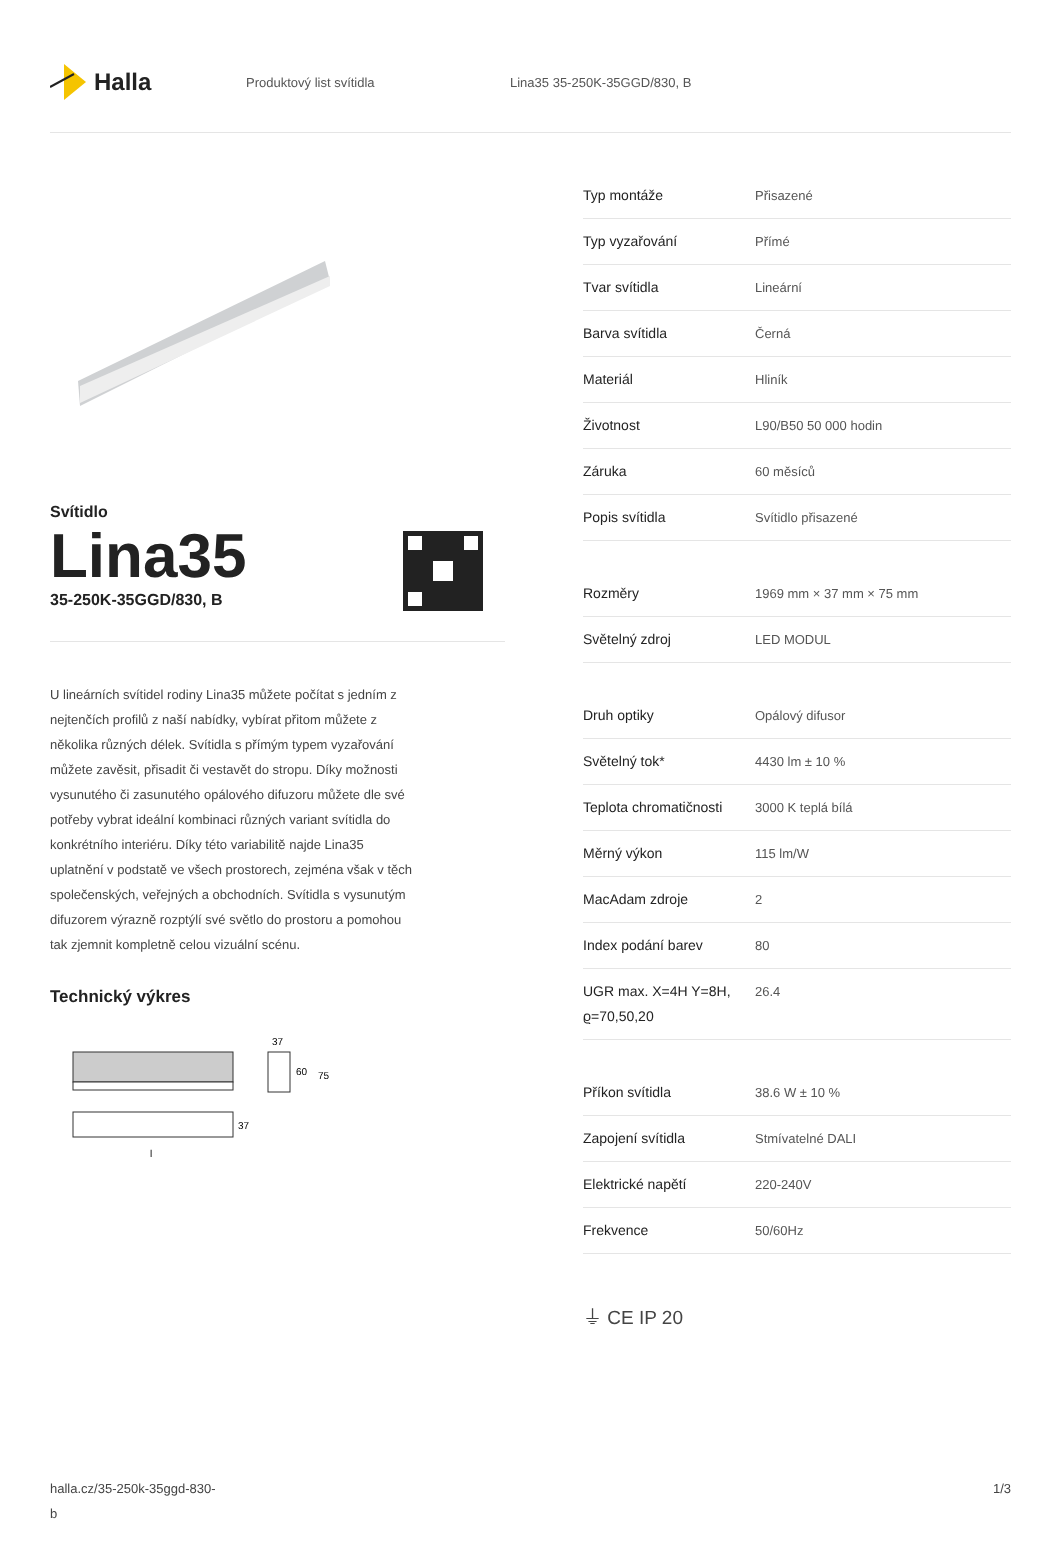Halla
Produktový list svítidla Lina35 35-250K-35GGD/830, B
Svítidlo
Lina35
35-250K-35GGD/830, B
U lineárních svítidel rodiny Lina35 můžete počítat s jedním z nejtenčích profilů z naší nabídky, vybírat přitom můžete z několika různých délek. Svítidla s přímým typem vyzařování můžete zavěsit, přisadit či vestavět do stropu. Díky možnosti vysunutého či zasunutého opálového difuzoru můžete dle své potřeby vybrat ideální kombinaci různých variant svítidla do konkrétního interiéru. Díky této variabilitě najde Lina35 uplatnění v podstatě ve všech prostorech, zejména však v těch společenských, veřejných a obchodních. Svítidla s vysunutým difuzorem výrazně rozptýlí své světlo do prostoru a pomohou tak zjemnit kompletně celou vizuální scénu.
Technický výkres
37
60
75
37
l
| Typ montáže | Přisazené |
| Typ vyzařování | Přímé |
| Tvar svítidla | Lineární |
| Barva svítidla | Černá |
| Materiál | Hliník |
| Životnost | L90/B50 50 000 hodin |
| Záruka | 60 měsíců |
| Popis svítidla | Svítidlo přisazené |
| Rozměry | 1969 mm × 37 mm × 75 mm |
| Světelný zdroj | LED MODUL |
| Druh optiky | Opálový difusor |
| Světelný tok* | 4430 lm ± 10 % |
| Teplota chromatičnosti | 3000 K teplá bílá |
| Měrný výkon | 115 lm/W |
| MacAdam zdroje | 2 |
| Index podání barev | 80 |
| UGR max. X=4H Y=8H, ϱ=70,50,20 | 26.4 |
| Příkon svítidla | 38.6 W ± 10 % |
| Zapojení svítidla | Stmívatelné DALI |
| Elektrické napětí | 220-240V |
| Frekvence | 50/60Hz |
⏚ CE IP 20
halla.cz/35-250k-35ggd-830-
b
1/3